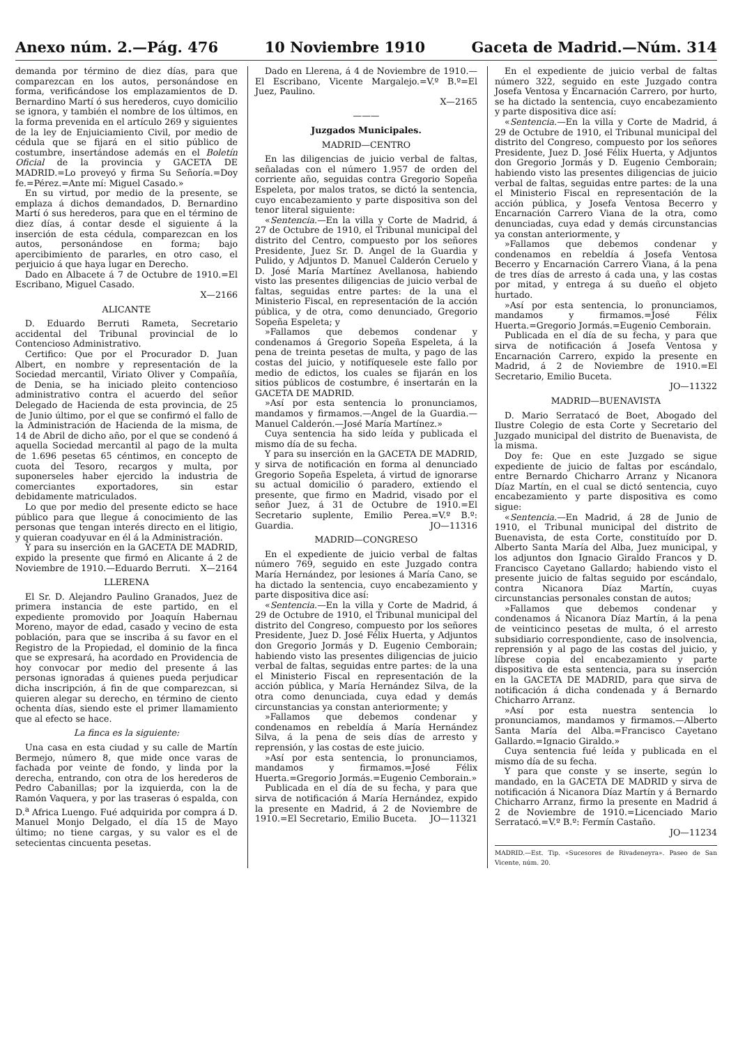Anexo núm. 2.—Pág. 476 10 Noviembre 1910 Gaceta de Madrid.—Núm. 314
demanda por término de diez días, para que comparezcan en los autos, personándose en forma, verificándose los emplazamientos de D. Bernardino Martí ó sus herederos, cuyo domicilio se ignora, y también el nombre de los últimos, en la forma prevenida en el artículo 269 y siguientes de la ley de Enjuiciamiento Civil, por medio de cédula que se fijará en el sitio público de costumbre, insertándose además en el Boletín Oficial de la provincia y GACETA DE MADRID.=Lo proveyó y firma Su Señoría.=Doy fe.=Pérez.=Ante mí: Miguel Casado.»
En su virtud, por medio de la presente, se emplaza á dichos demandados, D. Bernardino Martí ó sus herederos, para que en el término de diez días, á contar desde el siguiente á la inserción de esta cédula, comparezcan en los autos, personándose en forma; bajo apercibimiento de pararles, en otro caso, el perjuicio á que haya lugar en Derecho.
Dado en Albacete á 7 de Octubre de 1910.=El Escribano, Miguel Casado.
X—2166
ALICANTE
D. Eduardo Berruti Rameta, Secretario accidental del Tribunal provincial de lo Contencioso Administrativo.
Certifico: Que por el Procurador D. Juan Albert, en nombre y representación de la Sociedad mercantil, Viriato Oliver y Compañía, de Denia, se ha iniciado pleito contencioso administrativo contra el acuerdo del señor Delegado de Hacienda de esta provincia, de 25 de Junio último, por el que se confirmó el fallo de la Administración de Hacienda de la misma, de 14 de Abril de dicho año, por el que se condenó á aquella Sociedad mercantil al pago de la multa de 1.696 pesetas 65 céntimos, en concepto de cuota del Tesoro, recargos y multa, por suponerseles haber ejercido la industria de comerciantes exportadores, sin estar debidamente matriculados.
Lo que por medio del presente edicto se hace público para que llegue á conocimiento de las personas que tengan interés directo en el litigio, y quieran coadyuvar en él á la Administración.
Y para su inserción en la GACETA DE MADRID, expido la presente que firmó en Alicante á 2 de Noviembre de 1910.—Eduardo Berruti. X—2164
LLERENA
El Sr. D. Alejandro Paulino Granados, Juez de primera instancia de este partido, en el expediente promovido por Joaquín Habernau Moreno, mayor de edad, casado y vecino de esta población, para que se inscriba á su favor en el Registro de la Propiedad, el dominio de la finca que se expresará, ha acordado en Providencia de hoy convocar por medio del presente á las personas ignoradas á quienes pueda perjudicar dicha inscripción, á fin de que comparezcan, si quieren alegar su derecho, en término de ciento ochenta días, siendo este el primer llamamiento que al efecto se hace.
La finca es la siguiente:
Una casa en esta ciudad y su calle de Martín Bermejo, número 8, que mide once varas de fachada por veinte de fondo, y linda por la derecha, entrando, con otra de los herederos de Pedro Cabanillas; por la izquierda, con la de Ramón Vaquera, y por las traseras ó espalda, con D.<sup>a</sup> Africa Luengo. Fué adquirida por compra á D. Manuel Monjo Delgado, el día 15 de Mayo último; no tiene cargas, y su valor es el de setecientas cincuenta pesetas.
Dado en Llerena, á 4 de Noviembre de 1910.—El Escribano, Vicente Margalejo.=V.º B.º=El Juez, Paulino.
X—2165
———
Juzgados Municipales.
MADRID—CENTRO
En las diligencias de juicio verbal de faltas, señaladas con el número 1.957 de orden del corriente año, seguidas contra Gregorio Sopeña Espeleta, por malos tratos, se dictó la sentencia, cuyo encabezamiento y parte dispositiva son del tenor literal siguiente:
«Sentencia.—En la villa y Corte de Madrid, á 27 de Octubre de 1910, el Tribunal municipal del distrito del Centro, compuesto por los señores Presidente, Juez Sr. D. Angel de la Guardia y Pulido, y Adjuntos D. Manuel Calderón Ceruelo y D. José María Martínez Avellanosa, habiendo visto las presentes diligencias de juicio verbal de faltas, seguidas entre partes: de la una el Ministerio Fiscal, en representación de la acción pública, y de otra, como denunciado, Gregorio Sopeña Espeleta; y
»Fallamos que debemos condenar y condenamos á Gregorio Sopeña Espeleta, á la pena de treinta pesetas de multa, y pago de las costas del juicio, y notifíquesele este fallo por medio de edictos, los cuales se fijarán en los sitios públicos de costumbre, é insertarán en la GACETA DE MADRID.
»Así por esta sentencia lo pronunciamos, mandamos y firmamos.—Angel de la Guardia.—Manuel Calderón.—José María Martínez.»
Cuya sentencia ha sido leída y publicada el mismo día de su fecha.
Y para su inserción en la GACETA DE MADRID, y sirva de notificación en forma al denunciado Gregorio Sopeña Espeleta, á virtud de ignorarse su actual domicilio ó paradero, extiendo el presente, que firmo en Madrid, visado por el señor Juez, á 31 de Octubre de 1910.=El Secretario suplente, Emilio Perea.=V.º B.º: Guardia. JO—11316
MADRID—CONGRESO
En el expediente de juicio verbal de faltas número 769, seguido en este Juzgado contra María Hernández, por lesiones á María Cano, se ha dictado la sentencia, cuyo encabezamiento y parte dispositiva dice así:
«Sentencia.—En la villa y Corte de Madrid, á 29 de Octubre de 1910, el Tribunal municipal del distrito del Congreso, compuesto por los señores Presidente, Juez D. José Félix Huerta, y Adjuntos don Gregorio Jormás y D. Eugenio Cemborain; habiendo visto las presentes diligencias de juicio verbal de faltas, seguidas entre partes: de la una el Ministerio Fiscal en representación de la acción pública, y María Hernández Silva, de la otra como denunciada, cuya edad y demás circunstancias ya constan anteriormente; y
»Fallamos que debemos condenar y condenamos en rebeldía á María Hernández Silva, á la pena de seis días de arresto y reprensión, y las costas de este juicio.
»Así por esta sentencia, lo pronunciamos, mandamos y firmamos.=José Félix Huerta.=Gregorio Jormás.=Eugenio Cemborain.»
Publicada en el día de su fecha, y para que sirva de notificación á María Hernández, expido la presente en Madrid, á 2 de Noviembre de 1910.=El Secretario, Emilio Buceta. JO—11321
En el expediente de juicio verbal de faltas número 322, seguido en este Juzgado contra Josefa Ventosa y Encarnación Carrero, por hurto, se ha dictado la sentencia, cuyo encabezamiento y parte dispositiva dice así:
«Sentencia.—En la villa y Corte de Madrid, á 29 de Octubre de 1910, el Tribunal municipal del distrito del Congreso, compuesto por los señores Presidente, Juez D. José Félix Huerta, y Adjuntos don Gregorio Jormás y D. Eugenio Cemborain; habiendo visto las presentes diligencias de juicio verbal de faltas, seguidas entre partes: de la una el Ministerio Fiscal en representación de la acción pública, y Josefa Ventosa Becerro y Encarnación Carrero Viana de la otra, como denunciadas, cuya edad y demás circunstancias ya constan anteriormente, y
»Fallamos que debemos condenar y condenamos en rebeldía á Josefa Ventosa Becerro y Encarnación Carrero Viana, á la pena de tres días de arresto á cada una, y las costas por mitad, y entrega á su dueño el objeto hurtado.
»Así por esta sentencia, lo pronunciamos, mandamos y firmamos.=José Félix Huerta.=Gregorio Jormás.=Eugenio Cemborain.
Publicada en el día de su fecha, y para que sirva de notificación á Josefa Ventosa y Encarnación Carrero, expido la presente en Madrid, á 2 de Noviembre de 1910.=El Secretario, Emilio Buceta.
JO—11322
MADRID—BUENAVISTA
D. Mario Serratacó de Boet, Abogado del Ilustre Colegio de esta Corte y Secretario del Juzgado municipal del distrito de Buenavista, de la misma.
Doy fe: Que en este Juzgado se sigue expediente de juicio de faltas por escándalo, entre Bernardo Chicharro Arranz y Nicanora Díaz Martín, en el cual se dictó sentencia, cuyo encabezamiento y parte dispositiva es como sigue:
«Sentencia.—En Madrid, á 28 de Junio de 1910, el Tribunal municipal del distrito de Buenavista, de esta Corte, constituído por D. Alberto Santa María del Alba, Juez municipal, y los adjuntos don Ignacio Giraldo Francos y D. Francisco Cayetano Gallardo; habiendo visto el presente juicio de faltas seguido por escándalo, contra Nicanora Díaz Martín, cuyas circunstancias personales constan de autos;
»Fallamos que debemos condenar y condenamos á Nicanora Díaz Martín, á la pena de veinticinco pesetas de multa, ó el arresto subsidiario correspondiente, caso de insolvencia, reprensión y al pago de las costas del juicio, y líbrese copia del encabezamiento y parte dispositiva de esta sentencia, para su inserción en la GACETA DE MADRID, para que sirva de notificación á dicha condenada y á Bernardo Chicharro Arranz.
»Así por esta nuestra sentencia lo pronunciamos, mandamos y firmamos.—Alberto Santa María del Alba.=Francisco Cayetano Gallardo.=Ignacio Giraldo.»
Cuya sentencia fué leída y publicada en el mismo día de su fecha.
Y para que conste y se inserte, según lo mandado, en la GACETA DE MADRID y sirva de notificación á Nicanora Díaz Martín y á Bernardo Chicharro Arranz, firmo la presente en Madrid á 2 de Noviembre de 1910.=Licenciado Mario Serratacó.=V.º B.º: Fermín Castaño.
JO—11234
MADRID.—Est. Tip. «Sucesores de Rivadeneyra». Paseo de San Vicente, núm. 20.